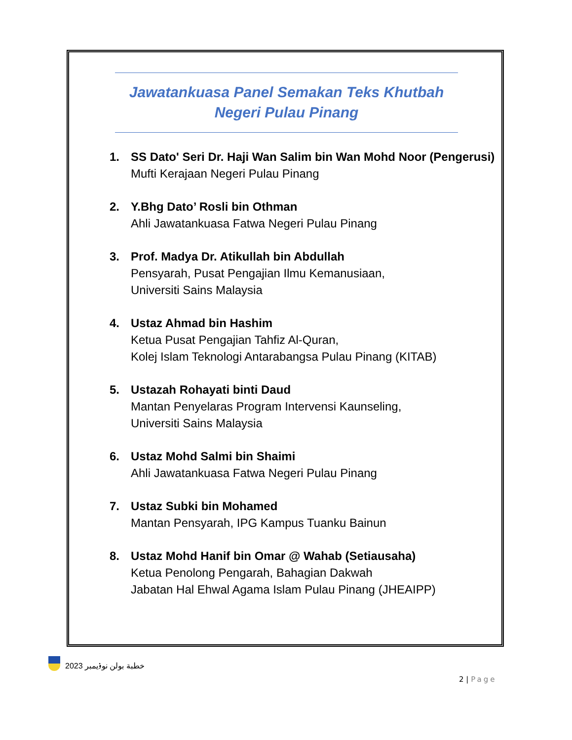Jawatankuasa Panel Semakan Teks Khutbah
Negeri Pulau Pinang
1. SS Dato' Seri Dr. Haji Wan Salim bin Wan Mohd Noor (Pengerusi)
Mufti Kerajaan Negeri Pulau Pinang
2. Y.Bhg Dato’ Rosli bin Othman
Ahli Jawatankuasa Fatwa Negeri Pulau Pinang
3. Prof. Madya Dr. Atikullah bin Abdullah
Pensyarah, Pusat Pengajian Ilmu Kemanusiaan,
Universiti Sains Malaysia
4. Ustaz Ahmad bin Hashim
Ketua Pusat Pengajian Tahfiz Al-Quran,
Kolej Islam Teknologi Antarabangsa Pulau Pinang (KITAB)
5. Ustazah Rohayati binti Daud
Mantan Penyelaras Program Intervensi Kaunseling,
Universiti Sains Malaysia
6. Ustaz Mohd Salmi bin Shaimi
Ahli Jawatankuasa Fatwa Negeri Pulau Pinang
7. Ustaz Subki bin Mohamed
Mantan Pensyarah, IPG Kampus Tuanku Bainun
8. Ustaz Mohd Hanif bin Omar @ Wahab (Setiausaha)
Ketua Penolong Pengarah, Bahagian Dakwah
Jabatan Hal Ehwal Agama Islam Pulau Pinang (JHEAIPP)
خطبة بولن نوۏيمبر 2023
2 | Page